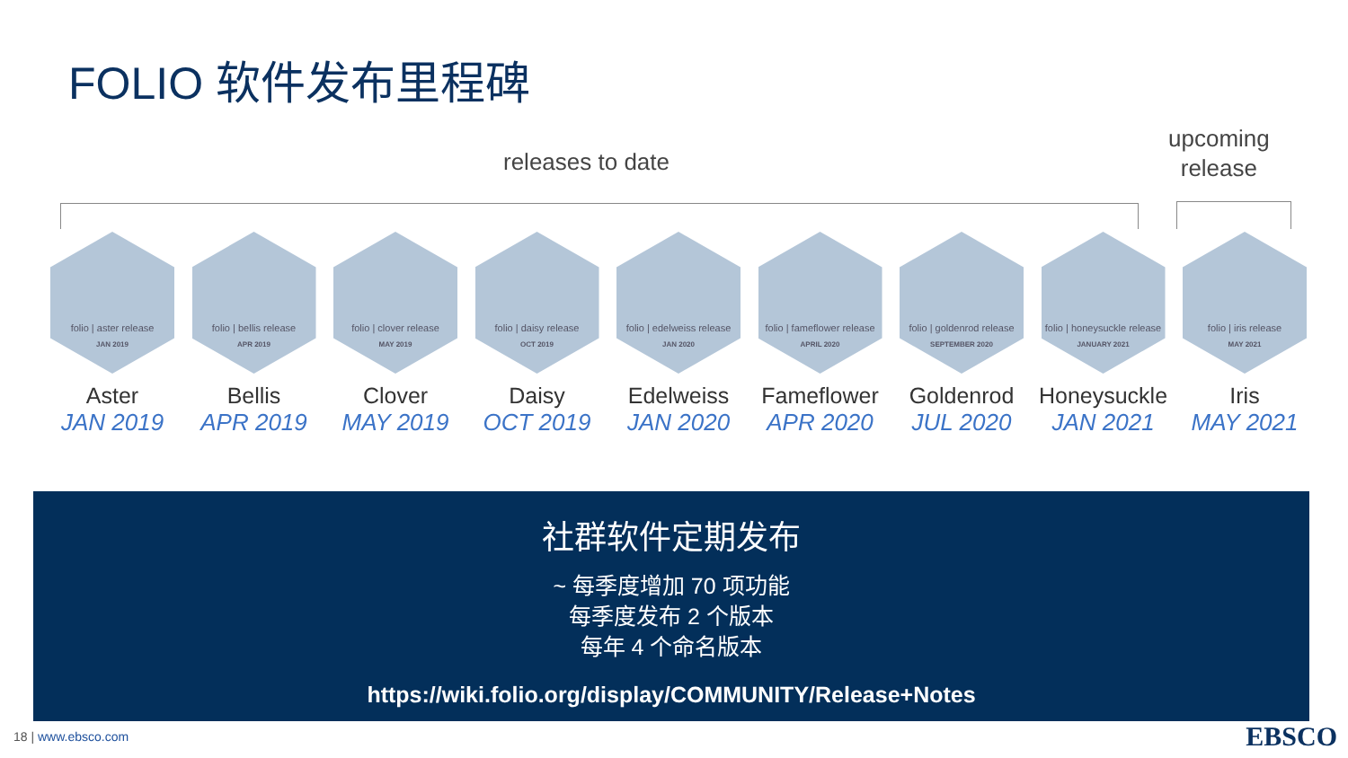FOLIO 软件发布里程碑
releases to date
upcoming
release
folio | aster release
JAN 2019
Aster
JAN 2019
folio | bellis release
APR 2019
Bellis
APR 2019
folio | clover release
MAY 2019
Clover
MAY 2019
folio | daisy release
OCT 2019
Daisy
OCT 2019
folio | edelweiss release
JAN 2020
Edelweiss
JAN 2020
folio | fameflower release
APRIL 2020
Fameflower
APR 2020
folio | goldenrod release
SEPTEMBER 2020
Goldenrod
JUL 2020
folio | honeysuckle release
JANUARY 2021
Honeysuckle
JAN 2021
folio | iris release
MAY 2021
Iris
MAY 2021
社群软件定期发布
~ 每季度增加 70 项功能
每季度发布 2 个版本
每年 4 个命名版本
https://wiki.folio.org/display/COMMUNITY/Release+Notes
18 | www.ebsco.com EBSCO